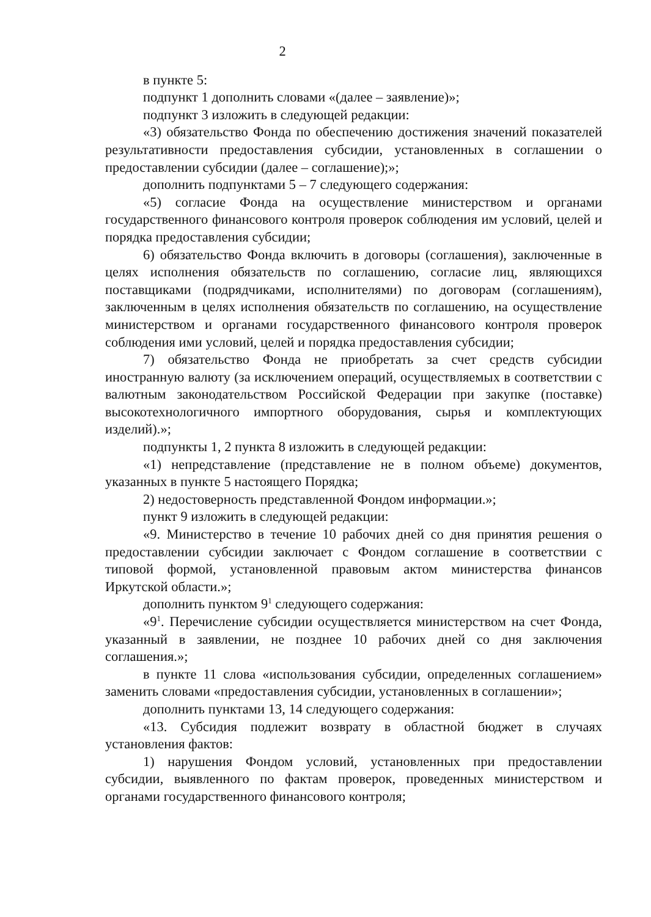2
в пункте 5:
подпункт 1 дополнить словами «(далее – заявление)»;
подпункт 3 изложить в следующей редакции:
«3) обязательство Фонда по обеспечению достижения значений показателей результативности предоставления субсидии, установленных в соглашении о предоставлении субсидии (далее – соглашение);»;
дополнить подпунктами 5 – 7 следующего содержания:
«5) согласие Фонда на осуществление министерством и органами государственного финансового контроля проверок соблюдения им условий, целей и порядка предоставления субсидии;
6) обязательство Фонда включить в договоры (соглашения), заключенные в целях исполнения обязательств по соглашению, согласие лиц, являющихся поставщиками (подрядчиками, исполнителями) по договорам (соглашениям), заключенным в целях исполнения обязательств по соглашению, на осуществление министерством и органами государственного финансового контроля проверок соблюдения ими условий, целей и порядка предоставления субсидии;
7) обязательство Фонда не приобретать за счет средств субсидии иностранную валюту (за исключением операций, осуществляемых в соответствии с валютным законодательством Российской Федерации при закупке (поставке) высокотехнологичного импортного оборудования, сырья и комплектующих изделий).»;
подпункты 1, 2 пункта 8 изложить в следующей редакции:
«1) непредставление (представление не в полном объеме) документов, указанных в пункте 5 настоящего Порядка;
2) недостоверность представленной Фондом информации.»;
пункт 9 изложить в следующей редакции:
«9. Министерство в течение 10 рабочих дней со дня принятия решения о предоставлении субсидии заключает с Фондом соглашение в соответствии с типовой формой, установленной правовым актом министерства финансов Иркутской области.»;
дополнить пунктом 9<sup>1</sup> следующего содержания:
«9<sup>1</sup>. Перечисление субсидии осуществляется министерством на счет Фонда, указанный в заявлении, не позднее 10 рабочих дней со дня заключения соглашения.»;
в пункте 11 слова «использования субсидии, определенных соглашением» заменить словами «предоставления субсидии, установленных в соглашении»;
дополнить пунктами 13, 14 следующего содержания:
«13. Субсидия подлежит возврату в областной бюджет в случаях установления фактов:
1) нарушения Фондом условий, установленных при предоставлении субсидии, выявленного по фактам проверок, проведенных министерством и органами государственного финансового контроля;